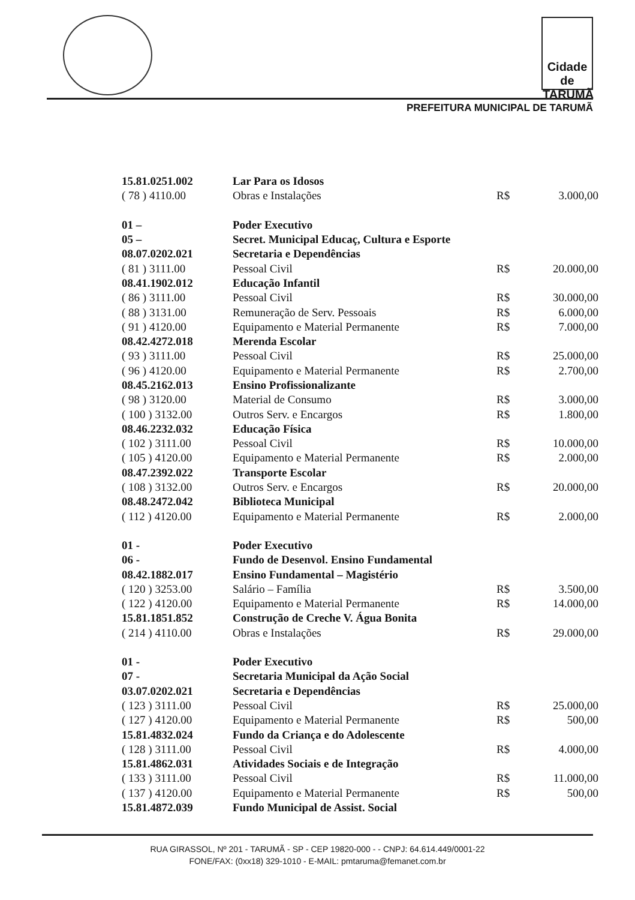Cidade de TARUMÃ
PREFEITURA MUNICIPAL DE TARUMÃ
| 15.81.0251.002 | Lar Para os Idosos | | |
| ( 78 ) 4110.00 | Obras e Instalações | R$ | 3.000,00 |
| 01 – | Poder Executivo | | |
| 05 – | Secret. Municipal Educaç, Cultura e Esporte | | |
| 08.07.0202.021 | Secretaria e Dependências | | |
| ( 81 ) 3111.00 | Pessoal Civil | R$ | 20.000,00 |
| 08.41.1902.012 | Educação Infantil | | |
| ( 86 ) 3111.00 | Pessoal Civil | R$ | 30.000,00 |
| ( 88 ) 3131.00 | Remuneração de Serv. Pessoais | R$ | 6.000,00 |
| ( 91 ) 4120.00 | Equipamento e Material Permanente | R$ | 7.000,00 |
| 08.42.4272.018 | Merenda Escolar | | |
| ( 93 ) 3111.00 | Pessoal Civil | R$ | 25.000,00 |
| ( 96 ) 4120.00 | Equipamento e Material Permanente | R$ | 2.700,00 |
| 08.45.2162.013 | Ensino Profissionalizante | | |
| ( 98 ) 3120.00 | Material de Consumo | R$ | 3.000,00 |
| ( 100 ) 3132.00 | Outros Serv. e Encargos | R$ | 1.800,00 |
| 08.46.2232.032 | Educação Física | | |
| ( 102 ) 3111.00 | Pessoal Civil | R$ | 10.000,00 |
| ( 105 ) 4120.00 | Equipamento e Material Permanente | R$ | 2.000,00 |
| 08.47.2392.022 | Transporte Escolar | | |
| ( 108 ) 3132.00 | Outros Serv. e Encargos | R$ | 20.000,00 |
| 08.48.2472.042 | Biblioteca Municipal | | |
| ( 112 ) 4120.00 | Equipamento e Material Permanente | R$ | 2.000,00 |
| 01 - | Poder Executivo | | |
| 06 - | Fundo de Desenvol. Ensino Fundamental | | |
| 08.42.1882.017 | Ensino Fundamental – Magistério | | |
| ( 120 ) 3253.00 | Salário – Família | R$ | 3.500,00 |
| ( 122 ) 4120.00 | Equipamento e Material Permanente | R$ | 14.000,00 |
| 15.81.1851.852 | Construção de Creche V. Água Bonita | | |
| ( 214 ) 4110.00 | Obras e Instalações | R$ | 29.000,00 |
| 01 - | Poder Executivo | | |
| 07 - | Secretaria Municipal da Ação Social | | |
| 03.07.0202.021 | Secretaria e Dependências | | |
| ( 123 ) 3111.00 | Pessoal Civil | R$ | 25.000,00 |
| ( 127 ) 4120.00 | Equipamento e Material Permanente | R$ | 500,00 |
| 15.81.4832.024 | Fundo da Criança e do Adolescente | | |
| ( 128 ) 3111.00 | Pessoal Civil | R$ | 4.000,00 |
| 15.81.4862.031 | Atividades Sociais e de Integração | | |
| ( 133 ) 3111.00 | Pessoal Civil | R$ | 11.000,00 |
| ( 137 ) 4120.00 | Equipamento e Material Permanente | R$ | 500,00 |
| 15.81.4872.039 | Fundo Municipal de Assist. Social | | |
RUA GIRASSOL, Nº 201 - TARUMÃ - SP - CEP 19820-000 - - CNPJ: 64.614.449/0001-22
FONE/FAX: (0xx18) 329-1010 - E-MAIL: pmtaruma@femanet.com.br